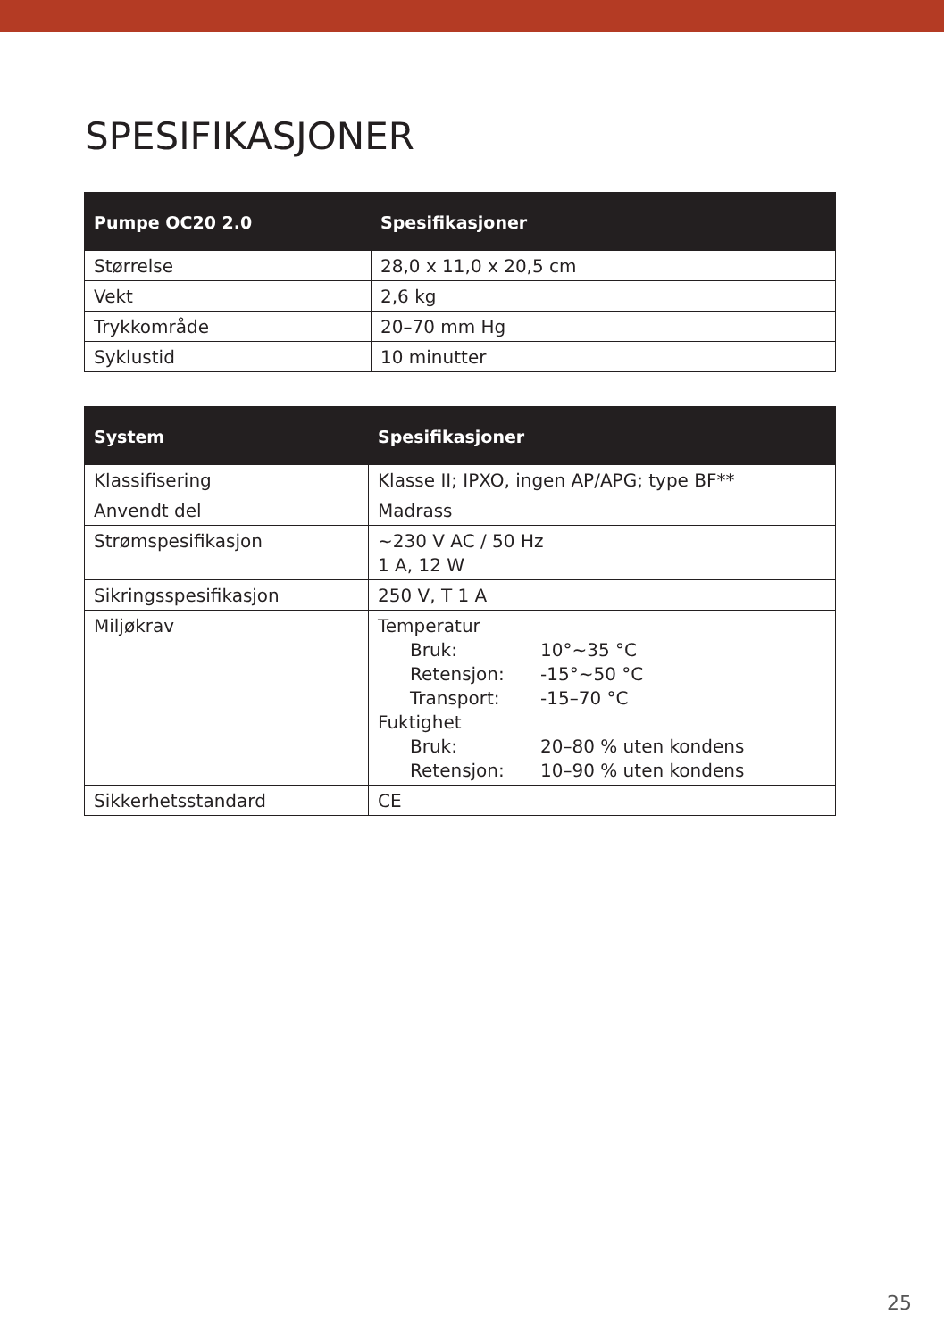SPESIFIKASJONER
| Pumpe OC20 2.0 | Spesifikasjoner |
| --- | --- |
| Størrelse | 28,0 x 11,0 x 20,5 cm |
| Vekt | 2,6 kg |
| Trykkområde | 20–70 mm Hg |
| Syklustid | 10 minutter |
| System | Spesifikasjoner |
| --- | --- |
| Klassifisering | Klasse II; IPXO, ingen AP/APG; type BF** |
| Anvendt del | Madrass |
| Strømspesifikasjon | ~230 V AC / 50 Hz 1 A, 12 W |
| Sikringsspesifikasjon | 250 V, T 1 A |
| Miljøkrav | Temperatur Bruk: 10°~35 °C Retensjon: -15°~50 °C Transport: -15–70 °C Fuktighet Bruk: 20–80 % uten kondens Retensjon: 10–90 % uten kondens |
| Sikkerhetsstandard | CE |
25